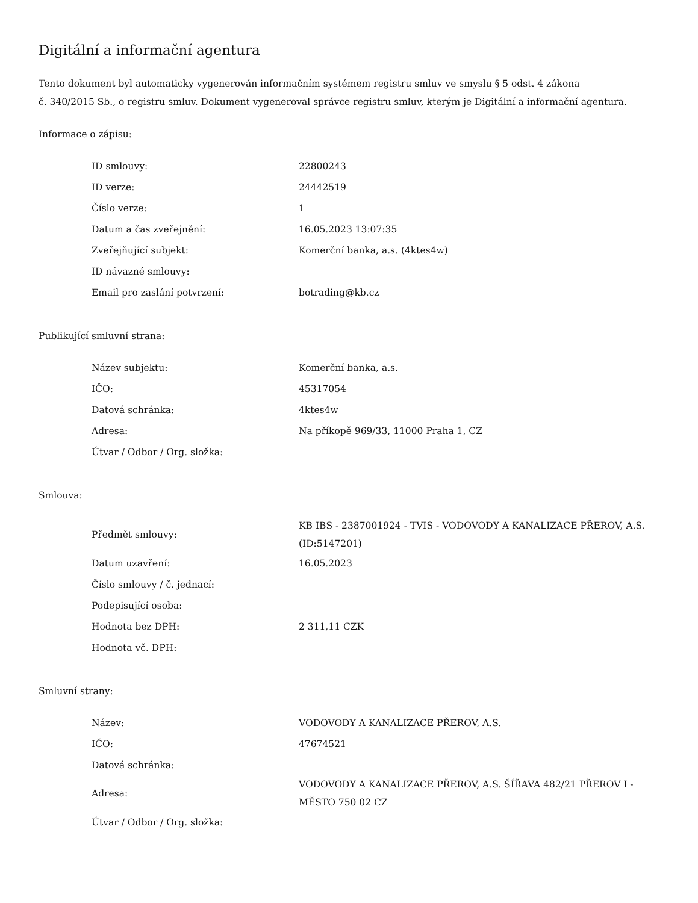Digitální a informační agentura
Tento dokument byl automaticky vygenerován informačním systémem registru smluv ve smyslu § 5 odst. 4 zákona
č. 340/2015 Sb., o registru smluv. Dokument vygeneroval správce registru smluv, kterým je Digitální a informační agentura.
Informace o zápisu:
| ID smlouvy: | 22800243 |
| ID verze: | 24442519 |
| Číslo verze: | 1 |
| Datum a čas zveřejnění: | 16.05.2023 13:07:35 |
| Zveřejňující subjekt: | Komerční banka, a.s. (4ktes4w) |
| ID návazné smlouvy: | |
| Email pro zaslání potvrzení: | botrading@kb.cz |
Publikující smluvní strana:
| Název subjektu: | Komerční banka, a.s. |
| IČO: | 45317054 |
| Datová schránka: | 4ktes4w |
| Adresa: | Na příkopě 969/33, 11000 Praha 1, CZ |
| Útvar / Odbor / Org. složka: | |
Smlouva:
| Předmět smlouvy: | KB IBS - 2387001924 - TVIS - VODOVODY A KANALIZACE PŘEROV, A.S. (ID:5147201) |
| Datum uzavření: | 16.05.2023 |
| Číslo smlouvy / č. jednací: | |
| Podepisující osoba: | |
| Hodnota bez DPH: | 2 311,11 CZK |
| Hodnota vč. DPH: | |
Smluvní strany:
| Název: | VODOVODY A KANALIZACE PŘEROV, A.S. |
| IČO: | 47674521 |
| Datová schránka: | |
| Adresa: | VODOVODY A KANALIZACE PŘEROV, A.S. ŠÍŘAVA 482/21 PŘEROV I - MĚSTO 750 02 CZ |
| Útvar / Odbor / Org. složka: | |